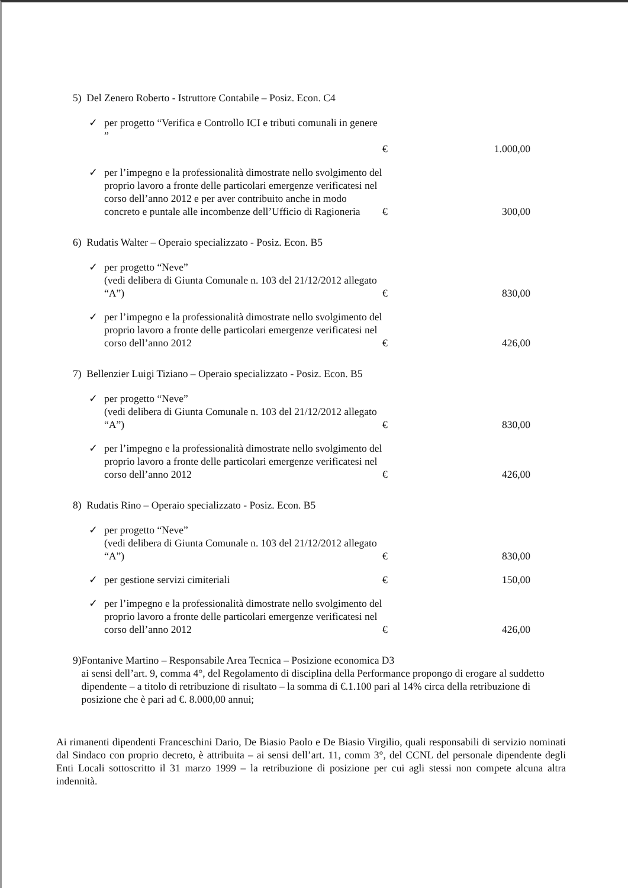5) Del Zenero Roberto - Istruttore Contabile – Posiz. Econ. C4
✓ per progetto “Verifica e Controllo ICI e tributi comunali in genere ”
€ 1.000,00
✓ per l’impegno e la professionalità dimostrate nello svolgimento del proprio lavoro a fronte delle particolari emergenze verificatesi nel corso dell’anno 2012 e per aver contribuito anche in modo concreto e puntale alle incombenze dell’Ufficio di Ragioneria € 300,00
6) Rudatis Walter – Operaio specializzato - Posiz. Econ. B5
✓ per progetto “Neve”
(vedi delibera di Giunta Comunale n. 103 del 21/12/2012 allegato “A”) € 830,00
✓ per l’impegno e la professionalità dimostrate nello svolgimento del proprio lavoro a fronte delle particolari emergenze verificatesi nel corso dell’anno 2012 € 426,00
7) Bellenzier Luigi Tiziano – Operaio specializzato - Posiz. Econ. B5
✓ per progetto “Neve”
(vedi delibera di Giunta Comunale n. 103 del 21/12/2012 allegato “A”) € 830,00
✓ per l’impegno e la professionalità dimostrate nello svolgimento del proprio lavoro a fronte delle particolari emergenze verificatesi nel corso dell’anno 2012 € 426,00
8) Rudatis Rino – Operaio specializzato - Posiz. Econ. B5
✓ per progetto “Neve”
(vedi delibera di Giunta Comunale n. 103 del 21/12/2012 allegato “A”) € 830,00
✓ per gestione servizi cimiteriali € 150,00
✓ per l’impegno e la professionalità dimostrate nello svolgimento del proprio lavoro a fronte delle particolari emergenze verificatesi nel corso dell’anno 2012 € 426,00
9) Fontanive Martino – Responsabile Area Tecnica – Posizione economica D3
ai sensi dell’art. 9, comma 4°, del Regolamento di disciplina della Performance propongo di erogare al suddetto dipendente – a titolo di retribuzione di risultato – la somma di €.1.100 pari al 14% circa della retribuzione di posizione che è pari ad €. 8.000,00 annui;
Ai rimanenti dipendenti Franceschini Dario, De Biasio Paolo e De Biasio Virgilio, quali responsabili di servizio nominati dal Sindaco con proprio decreto, è attribuita – ai sensi dell’art. 11, comm 3°, del CCNL del personale dipendente degli Enti Locali sottoscritto il 31 marzo 1999 – la retribuzione di posizione per cui agli stessi non compete alcuna altra indennità.